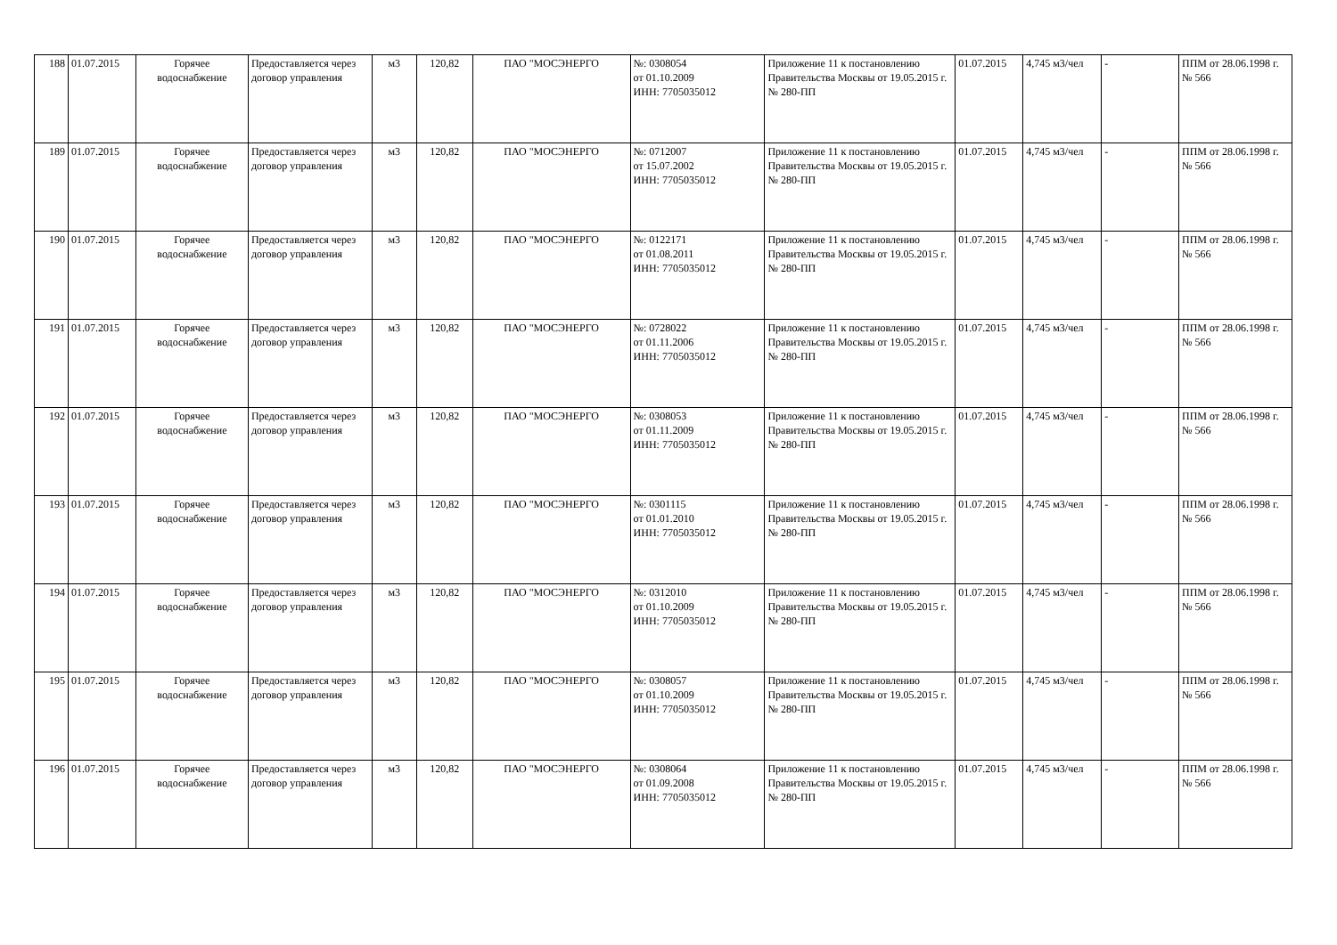| 188 | 01.07.2015 | Горячее водоснабжение | Предоставляется через договор управления | м3 | 120,82 | ПАО "МОСЭНЕРГО | №: 0308054 от 01.10.2009 ИНН: 7705035012 | Приложение 11 к постановлению Правительства Москвы от 19.05.2015 г. № 280-ПП | 01.07.2015 | 4,745 м3/чел | - | ППМ от 28.06.1998 г. № 566 |
| 189 | 01.07.2015 | Горячее водоснабжение | Предоставляется через договор управления | м3 | 120,82 | ПАО "МОСЭНЕРГО | №: 0712007 от 15.07.2002 ИНН: 7705035012 | Приложение 11 к постановлению Правительства Москвы от 19.05.2015 г. № 280-ПП | 01.07.2015 | 4,745 м3/чел | - | ППМ от 28.06.1998 г. № 566 |
| 190 | 01.07.2015 | Горячее водоснабжение | Предоставляется через договор управления | м3 | 120,82 | ПАО "МОСЭНЕРГО | №: 0122171 от 01.08.2011 ИНН: 7705035012 | Приложение 11 к постановлению Правительства Москвы от 19.05.2015 г. № 280-ПП | 01.07.2015 | 4,745 м3/чел | - | ППМ от 28.06.1998 г. № 566 |
| 191 | 01.07.2015 | Горячее водоснабжение | Предоставляется через договор управления | м3 | 120,82 | ПАО "МОСЭНЕРГО | №: 0728022 от 01.11.2006 ИНН: 7705035012 | Приложение 11 к постановлению Правительства Москвы от 19.05.2015 г. № 280-ПП | 01.07.2015 | 4,745 м3/чел | - | ППМ от 28.06.1998 г. № 566 |
| 192 | 01.07.2015 | Горячее водоснабжение | Предоставляется через договор управления | м3 | 120,82 | ПАО "МОСЭНЕРГО | №: 0308053 от 01.11.2009 ИНН: 7705035012 | Приложение 11 к постановлению Правительства Москвы от 19.05.2015 г. № 280-ПП | 01.07.2015 | 4,745 м3/чел | - | ППМ от 28.06.1998 г. № 566 |
| 193 | 01.07.2015 | Горячее водоснабжение | Предоставляется через договор управления | м3 | 120,82 | ПАО "МОСЭНЕРГО | №: 0301115 от 01.01.2010 ИНН: 7705035012 | Приложение 11 к постановлению Правительства Москвы от 19.05.2015 г. № 280-ПП | 01.07.2015 | 4,745 м3/чел | - | ППМ от 28.06.1998 г. № 566 |
| 194 | 01.07.2015 | Горячее водоснабжение | Предоставляется через договор управления | м3 | 120,82 | ПАО "МОСЭНЕРГО | №: 0312010 от 01.10.2009 ИНН: 7705035012 | Приложение 11 к постановлению Правительства Москвы от 19.05.2015 г. № 280-ПП | 01.07.2015 | 4,745 м3/чел | - | ППМ от 28.06.1998 г. № 566 |
| 195 | 01.07.2015 | Горячее водоснабжение | Предоставляется через договор управления | м3 | 120,82 | ПАО "МОСЭНЕРГО | №: 0308057 от 01.10.2009 ИНН: 7705035012 | Приложение 11 к постановлению Правительства Москвы от 19.05.2015 г. № 280-ПП | 01.07.2015 | 4,745 м3/чел | - | ППМ от 28.06.1998 г. № 566 |
| 196 | 01.07.2015 | Горячее водоснабжение | Предоставляется через договор управления | м3 | 120,82 | ПАО "МОСЭНЕРГО | №: 0308064 от 01.09.2008 ИНН: 7705035012 | Приложение 11 к постановлению Правительства Москвы от 19.05.2015 г. № 280-ПП | 01.07.2015 | 4,745 м3/чел | - | ППМ от 28.06.1998 г. № 566 |